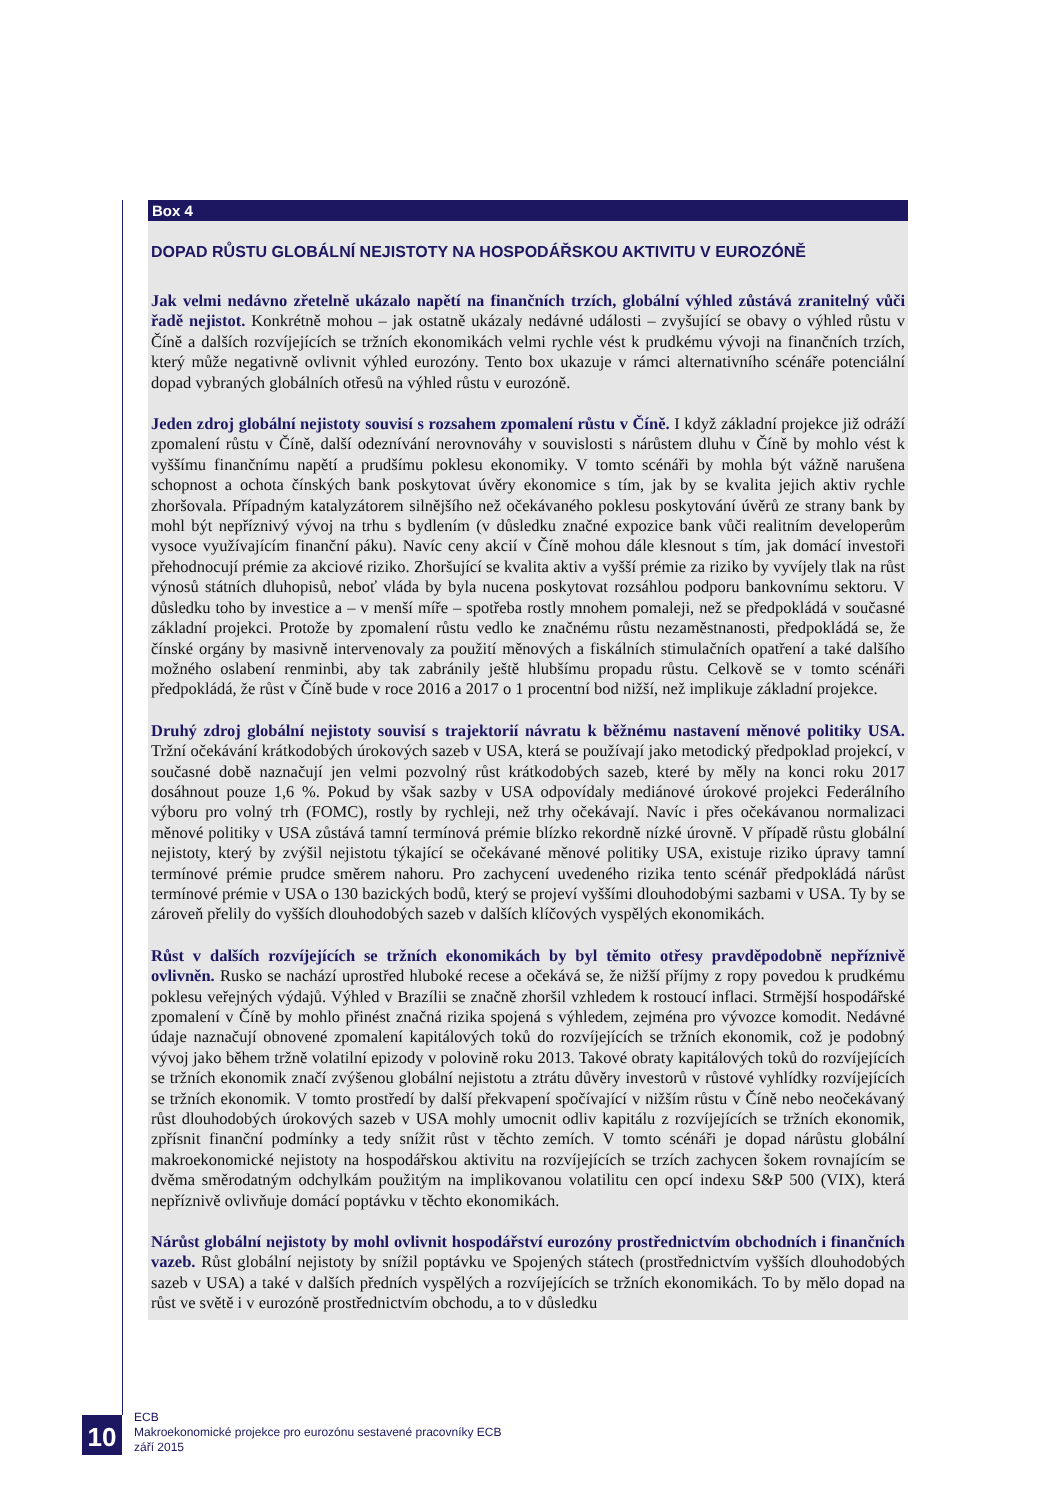Box 4
DOPAD RŮSTU GLOBÁLNÍ NEJISTOTY NA HOSPODÁŘSKOU AKTIVITU V EUROZÓNĚ
Jak velmi nedávno zřetelně ukázalo napětí na finančních trzích, globální výhled zůstává zranitelný vůči řadě nejistot. Konkrétně mohou – jak ostatně ukázaly nedávné události – zvyšující se obavy o výhled růstu v Číně a dalších rozvíjejících se tržních ekonomikách velmi rychle vést k prudkému vývoji na finančních trzích, který může negativně ovlivnit výhled eurozóny. Tento box ukazuje v rámci alternativního scénáře potenciální dopad vybraných globálních otřesů na výhled růstu v eurozóně.
Jeden zdroj globální nejistoty souvisí s rozsahem zpomalení růstu v Číně. I když základní projekce již odráží zpomalení růstu v Číně, další odeznívání nerovnováhy v souvislosti s nárůstem dluhu v Číně by mohlo vést k vyššímu finančnímu napětí a prudšímu poklesu ekonomiky. V tomto scénáři by mohla být vážně narušena schopnost a ochota čínských bank poskytovat úvěry ekonomice s tím, jak by se kvalita jejich aktiv rychle zhoršovala. Případným katalyzátorem silnějšího než očekávaného poklesu poskytování úvěrů ze strany bank by mohl být nepříznivý vývoj na trhu s bydlením (v důsledku značné expozice bank vůči realitním developerům vysoce využívajícím finanční páku). Navíc ceny akcií v Číně mohou dále klesnout s tím, jak domácí investoři přehodnocují prémie za akciové riziko. Zhoršující se kvalita aktiv a vyšší prémie za riziko by vyvíjely tlak na růst výnosů státních dluhopisů, neboť vláda by byla nucena poskytovat rozsáhlou podporu bankovnímu sektoru. V důsledku toho by investice a – v menší míře – spotřeba rostly mnohem pomaleji, než se předpokládá v současné základní projekci. Protože by zpomalení růstu vedlo ke značnému růstu nezaměstnanosti, předpokládá se, že čínské orgány by masivně intervenovaly za použití měnových a fiskálních stimulačních opatření a také dalšího možného oslabení renminbi, aby tak zabránily ještě hlubšímu propadu růstu. Celkově se v tomto scénáři předpokládá, že růst v Číně bude v roce 2016 a 2017 o 1 procentní bod nižší, než implikuje základní projekce.
Druhý zdroj globální nejistoty souvisí s trajektorií návratu k běžnému nastavení měnové politiky USA. Tržní očekávání krátkodobých úrokových sazeb v USA, která se používají jako metodický předpoklad projekcí, v současné době naznačují jen velmi pozvolný růst krátkodobých sazeb, které by měly na konci roku 2017 dosáhnout pouze 1,6 %. Pokud by však sazby v USA odpovídaly mediánové úrokové projekci Federálního výboru pro volný trh (FOMC), rostly by rychleji, než trhy očekávají. Navíc i přes očekávanou normalizaci měnové politiky v USA zůstává tamní termínová prémie blízko rekordně nízké úrovně. V případě růstu globální nejistoty, který by zvýšil nejistotu týkající se očekávané měnové politiky USA, existuje riziko úpravy tamní termínové prémie prudce směrem nahoru. Pro zachycení uvedeného rizika tento scénář předpokládá nárůst termínové prémie v USA o 130 bazických bodů, který se projeví vyššími dlouhodobými sazbami v USA. Ty by se zároveň přelily do vyšších dlouhodobých sazeb v dalších klíčových vyspělých ekonomikách.
Růst v dalších rozvíjejících se tržních ekonomikách by byl těmito otřesy pravděpodobně nepříznivě ovlivněn. Rusko se nachází uprostřed hluboké recese a očekává se, že nižší příjmy z ropy povedou k prudkému poklesu veřejných výdajů. Výhled v Brazílii se značně zhoršil vzhledem k rostoucí inflaci. Strmější hospodářské zpomalení v Číně by mohlo přinést značná rizika spojená s výhledem, zejména pro vývozce komodit. Nedávné údaje naznačují obnovené zpomalení kapitálových toků do rozvíjejících se tržních ekonomik, což je podobný vývoj jako během tržně volatilní epizody v polovině roku 2013. Takové obraty kapitálových toků do rozvíjejících se tržních ekonomik značí zvýšenou globální nejistotu a ztrátu důvěry investorů v růstové vyhlídky rozvíjejících se tržních ekonomik. V tomto prostředí by další překvapení spočívající v nižším růstu v Číně nebo neočekávaný růst dlouhodobých úrokových sazeb v USA mohly umocnit odliv kapitálu z rozvíjejících se tržních ekonomik, zpřísnit finanční podmínky a tedy snížit růst v těchto zemích. V tomto scénáři je dopad nárůstu globální makroekonomické nejistoty na hospodářskou aktivitu na rozvíjejících se trzích zachycen šokem rovnajícím se dvěma směrodatným odchylkám použitým na implikovanou volatilitu cen opcí indexu S&P 500 (VIX), která nepříznivě ovlivňuje domácí poptávku v těchto ekonomikách.
Nárůst globální nejistoty by mohl ovlivnit hospodářství eurozóny prostřednictvím obchodních i finančních vazeb. Růst globální nejistoty by snížil poptávku ve Spojených státech (prostřednictvím vyšších dlouhodobých sazeb v USA) a také v dalších předních vyspělých a rozvíjejících se tržních ekonomikách. To by mělo dopad na růst ve světě i v eurozóně prostřednictvím obchodu, a to v důsledku
10
ECB
Makroekonomické projekce pro eurozónu sestavené pracovníky ECB
září 2015